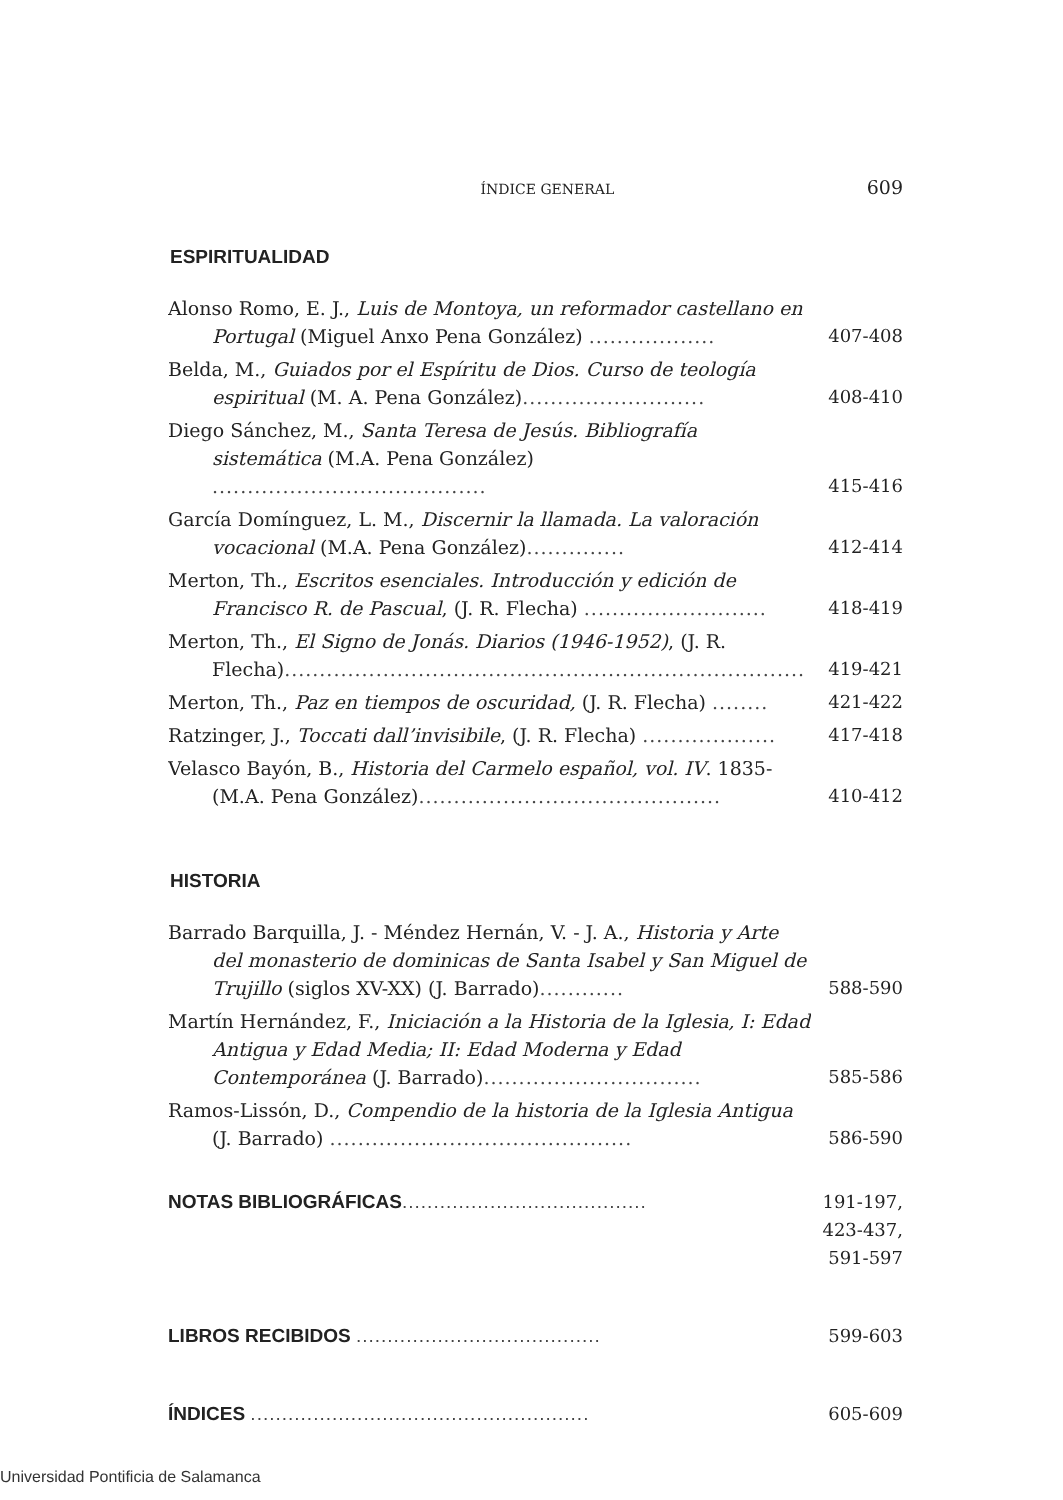ÍNDICE GENERAL 609
ESPIRITUALIDAD
Alonso Romo, E. J., Luis de Montoya, un reformador castellano en Portugal (Miguel Anxo Pena González) ..................
407-408
Belda, M., Guiados por el Espíritu de Dios. Curso de teología espiritual (M. A. Pena González)..........................
408-410
Diego Sánchez, M., Santa Teresa de Jesús. Bibliografía sistemática (M.A. Pena González) .......................................
415-416
García Domínguez, L. M., Discernir la llamada. La valoración vocacional (M.A. Pena González)..............
412-414
Merton, Th., Escritos esenciales. Introducción y edición de Francisco R. de Pascual, (J. R. Flecha) ..........................
418-419
Merton, Th., El Signo de Jonás. Diarios (1946-1952), (J. R. Flecha)..........................................................................
419-421
Merton, Th., Paz en tiempos de oscuridad, (J. R. Flecha) ........
421-422
Ratzinger, J., Toccati dall’invisibile, (J. R. Flecha) ...................
417-418
Velasco Bayón, B., Historia del Carmelo español, vol. IV. 1835- (M.A. Pena González)...........................................
410-412
HISTORIA
Barrado Barquilla, J. - Méndez Hernán, V. - J. A., Historia y Arte del monasterio de dominicas de Santa Isabel y San Miguel de Trujillo (siglos XV-XX) (J. Barrado)............
588-590
Martín Hernández, F., Iniciación a la Historia de la Iglesia, I: Edad Antigua y Edad Media; II: Edad Moderna y Edad Contemporánea (J. Barrado)...............................
585-586
Ramos-Lissón, D., Compendio de la historia de la Iglesia Antigua (J. Barrado) ...........................................
586-590
NOTAS BIBLIOGRÁFICAS.......................................
191-197,
423-437,
591-597
LIBROS RECIBIDOS .......................................
599-603
ÍNDICES ......................................................
605-609
Universidad Pontificia de Salamanca